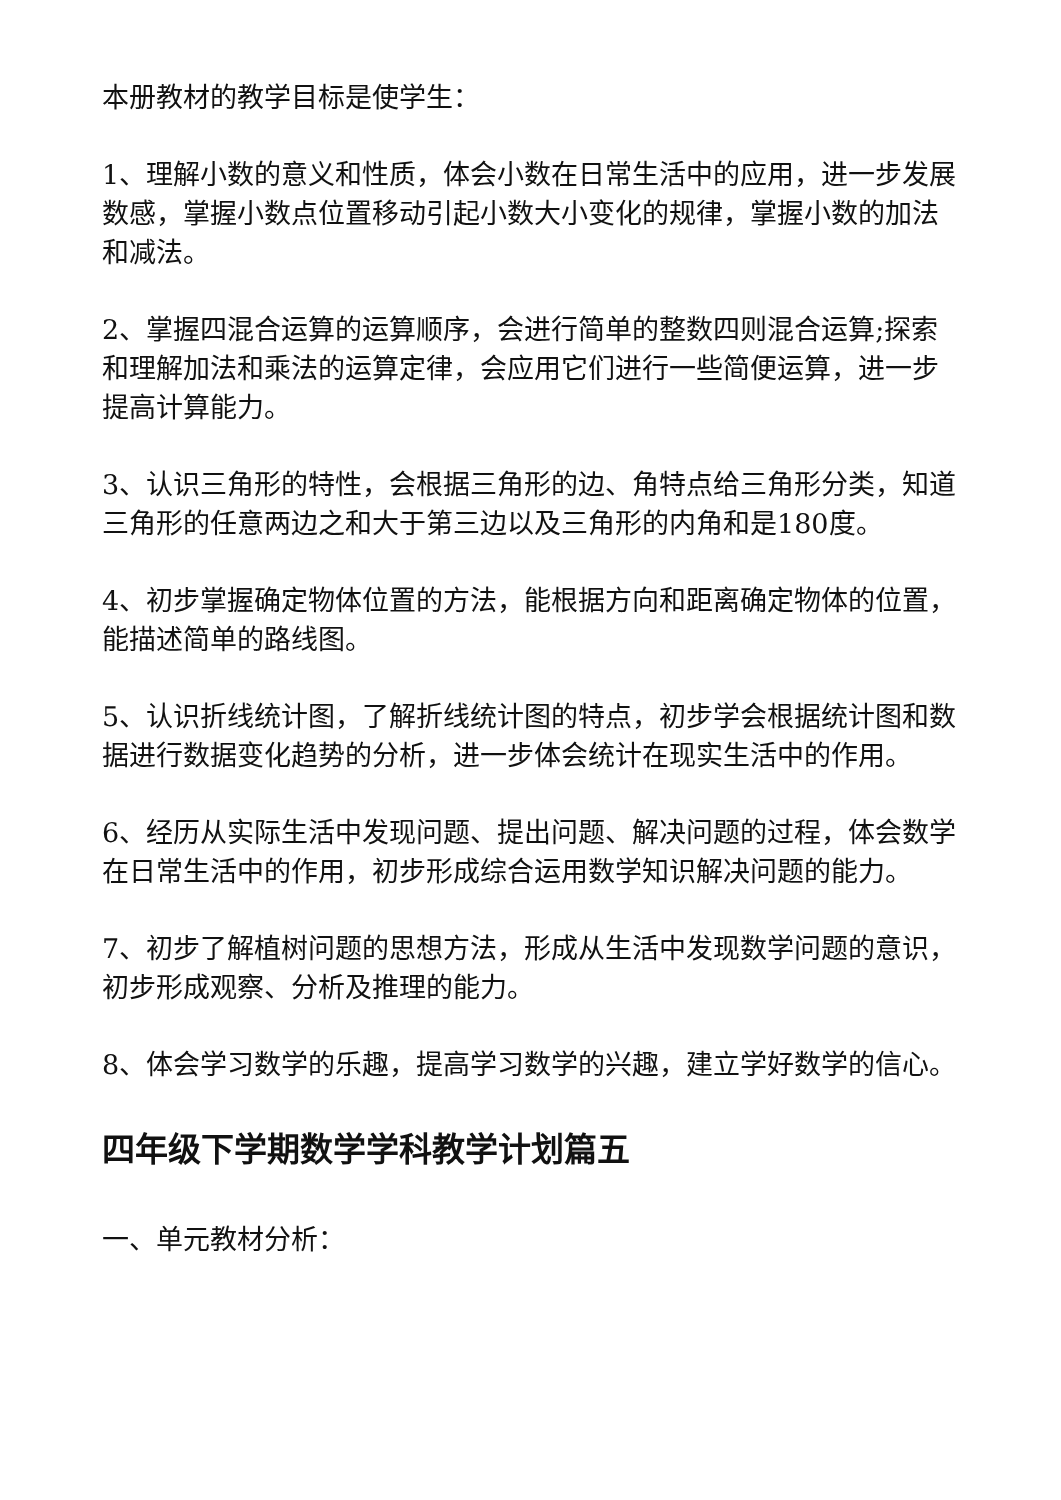本册教材的教学目标是使学生：
1、理解小数的意义和性质，体会小数在日常生活中的应用，进一步发展数感，掌握小数点位置移动引起小数大小变化的规律，掌握小数的加法和减法。
2、掌握四混合运算的运算顺序，会进行简单的整数四则混合运算;探索和理解加法和乘法的运算定律，会应用它们进行一些简便运算，进一步提高计算能力。
3、认识三角形的特性，会根据三角形的边、角特点给三角形分类，知道三角形的任意两边之和大于第三边以及三角形的内角和是180度。
4、初步掌握确定物体位置的方法，能根据方向和距离确定物体的位置，能描述简单的路线图。
5、认识折线统计图，了解折线统计图的特点，初步学会根据统计图和数据进行数据变化趋势的分析，进一步体会统计在现实生活中的作用。
6、经历从实际生活中发现问题、提出问题、解决问题的过程，体会数学在日常生活中的作用，初步形成综合运用数学知识解决问题的能力。
7、初步了解植树问题的思想方法，形成从生活中发现数学问题的意识，初步形成观察、分析及推理的能力。
8、体会学习数学的乐趣，提高学习数学的兴趣，建立学好数学的信心。
四年级下学期数学学科教学计划篇五
一、单元教材分析：